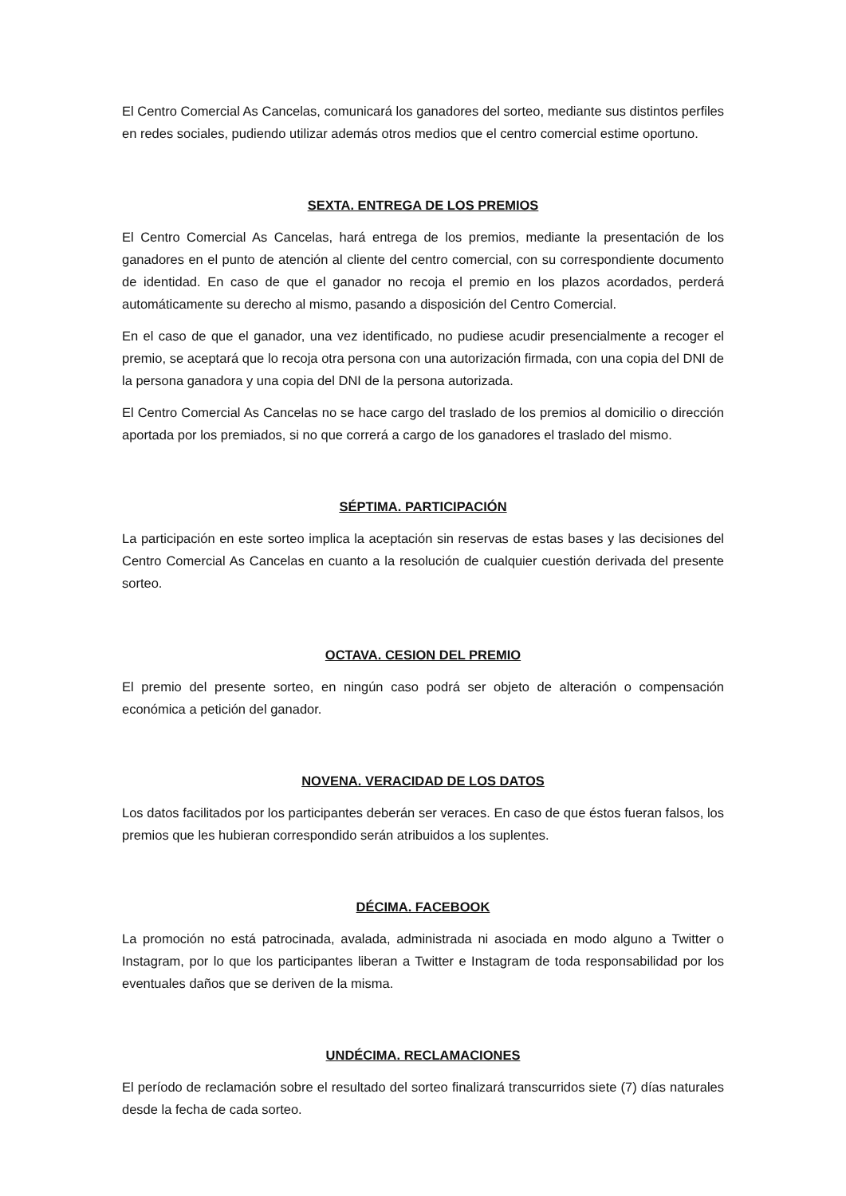El Centro Comercial As Cancelas, comunicará los ganadores del sorteo, mediante sus distintos perfiles en redes sociales, pudiendo utilizar además otros medios que el centro comercial estime oportuno.
SEXTA. ENTREGA DE LOS PREMIOS
El Centro Comercial As Cancelas, hará entrega de los premios, mediante la presentación de los ganadores en el punto de atención al cliente del centro comercial, con su correspondiente documento de identidad. En caso de que el ganador no recoja el premio en los plazos acordados, perderá automáticamente su derecho al mismo, pasando a disposición del Centro Comercial.
En el caso de que el ganador, una vez identificado, no pudiese acudir presencialmente a recoger el premio, se aceptará que lo recoja otra persona con una autorización firmada, con una copia del DNI de la persona ganadora y una copia del DNI de la persona autorizada.
El Centro Comercial As Cancelas no se hace cargo del traslado de los premios al domicilio o dirección aportada por los premiados, si no que correrá a cargo de los ganadores el traslado del mismo.
SÉPTIMA. PARTICIPACIÓN
La participación en este sorteo implica la aceptación sin reservas de estas bases y las decisiones del Centro Comercial As Cancelas en cuanto a la resolución de cualquier cuestión derivada del presente sorteo.
OCTAVA. CESION DEL PREMIO
El premio del presente sorteo, en ningún caso podrá ser objeto de alteración o compensación económica a petición del ganador.
NOVENA. VERACIDAD DE LOS DATOS
Los datos facilitados por los participantes deberán ser veraces. En caso de que éstos fueran falsos, los premios que les hubieran correspondido serán atribuidos a los suplentes.
DÉCIMA. FACEBOOK
La promoción no está patrocinada, avalada, administrada ni asociada en modo alguno a Twitter o Instagram, por lo que los participantes liberan a Twitter e Instagram de toda responsabilidad por los eventuales daños que se deriven de la misma.
UNDÉCIMA. RECLAMACIONES
El período de reclamación sobre el resultado del sorteo finalizará transcurridos siete (7) días naturales desde la fecha de cada sorteo.